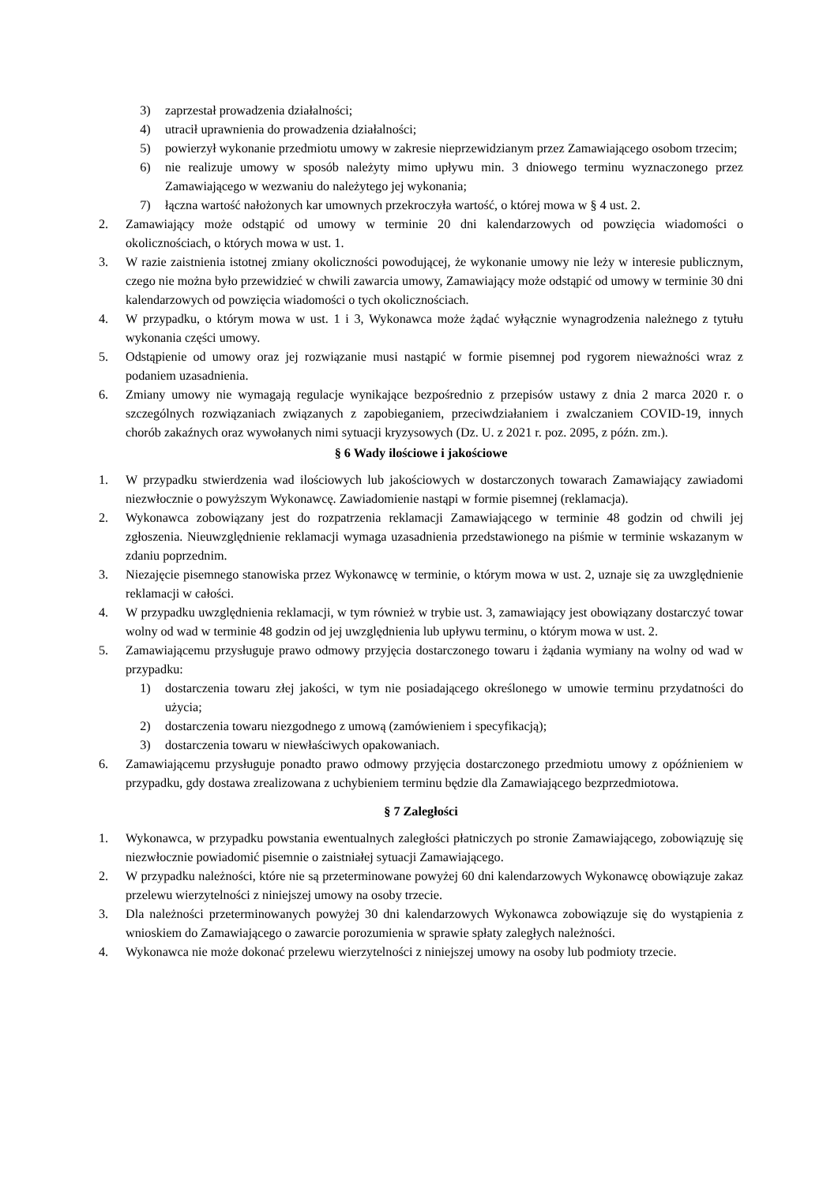3) zaprzestał prowadzenia działalności;
4) utracił uprawnienia do prowadzenia działalności;
5) powierzył wykonanie przedmiotu umowy w zakresie nieprzewidzianym przez Zamawiającego osobom trzecim;
6) nie realizuje umowy w sposób należyty mimo upływu min. 3 dniowego terminu wyznaczonego przez Zamawiającego w wezwaniu do należytego jej wykonania;
7) łączna wartość nałożonych kar umownych przekroczyła wartość, o której mowa w § 4 ust. 2.
2. Zamawiający może odstąpić od umowy w terminie 20 dni kalendarzowych od powzięcia wiadomości o okolicznościach, o których mowa w ust. 1.
3. W razie zaistnienia istotnej zmiany okoliczności powodującej, że wykonanie umowy nie leży w interesie publicznym, czego nie można było przewidzieć w chwili zawarcia umowy, Zamawiający może odstąpić od umowy w terminie 30 dni kalendarzowych od powzięcia wiadomości o tych okolicznościach.
4. W przypadku, o którym mowa w ust. 1 i 3, Wykonawca może żądać wyłącznie wynagrodzenia należnego z tytułu wykonania części umowy.
5. Odstąpienie od umowy oraz jej rozwiązanie musi nastąpić w formie pisemnej pod rygorem nieważności wraz z podaniem uzasadnienia.
6. Zmiany umowy nie wymagają regulacje wynikające bezpośrednio z przepisów ustawy z dnia 2 marca 2020 r. o szczególnych rozwiązaniach związanych z zapobieganiem, przeciwdziałaniem i zwalczaniem COVID-19, innych chorób zakaźnych oraz wywołanych nimi sytuacji kryzysowych (Dz. U. z 2021 r. poz. 2095, z późn. zm.).
§ 6 Wady ilościowe i jakościowe
1. W przypadku stwierdzenia wad ilościowych lub jakościowych w dostarczonych towarach Zamawiający zawiadomi niezwłocznie o powyższym Wykonawcę. Zawiadomienie nastąpi w formie pisemnej (reklamacja).
2. Wykonawca zobowiązany jest do rozpatrzenia reklamacji Zamawiającego w terminie 48 godzin od chwili jej zgłoszenia. Nieuwzględnienie reklamacji wymaga uzasadnienia przedstawionego na piśmie w terminie wskazanym w zdaniu poprzednim.
3. Niezajęcie pisemnego stanowiska przez Wykonawcę w terminie, o którym mowa w ust. 2, uznaje się za uwzględnienie reklamacji w całości.
4. W przypadku uwzględnienia reklamacji, w tym również w trybie ust. 3, zamawiający jest obowiązany dostarczyć towar wolny od wad w terminie 48 godzin od jej uwzględnienia lub upływu terminu, o którym mowa w ust. 2.
5. Zamawiającemu przysługuje prawo odmowy przyjęcia dostarczonego towaru i żądania wymiany na wolny od wad w przypadku:
1) dostarczenia towaru złej jakości, w tym nie posiadającego określonego w umowie terminu przydatności do użycia;
2) dostarczenia towaru niezgodnego z umową (zamówieniem i specyfikacją);
3) dostarczenia towaru w niewłaściwych opakowaniach.
6. Zamawiającemu przysługuje ponadto prawo odmowy przyjęcia dostarczonego przedmiotu umowy z opóźnieniem w przypadku, gdy dostawa zrealizowana z uchybieniem terminu będzie dla Zamawiającego bezprzedmiotowa.
§ 7 Zaległości
1. Wykonawca, w przypadku powstania ewentualnych zaległości płatniczych po stronie Zamawiającego, zobowiązuję się niezwłocznie powiadomić pisemnie o zaistniałej sytuacji Zamawiającego.
2. W przypadku należności, które nie są przeterminowane powyżej 60 dni kalendarzowych Wykonawcę obowiązuje zakaz przelewu wierzytelności z niniejszej umowy na osoby trzecie.
3. Dla należności przeterminowanych powyżej 30 dni kalendarzowych Wykonawca zobowiązuje się do wystąpienia z wnioskiem do Zamawiającego o zawarcie porozumienia w sprawie spłaty zaległych należności.
4. Wykonawca nie może dokonać przelewu wierzytelności z niniejszej umowy na osoby lub podmioty trzecie.